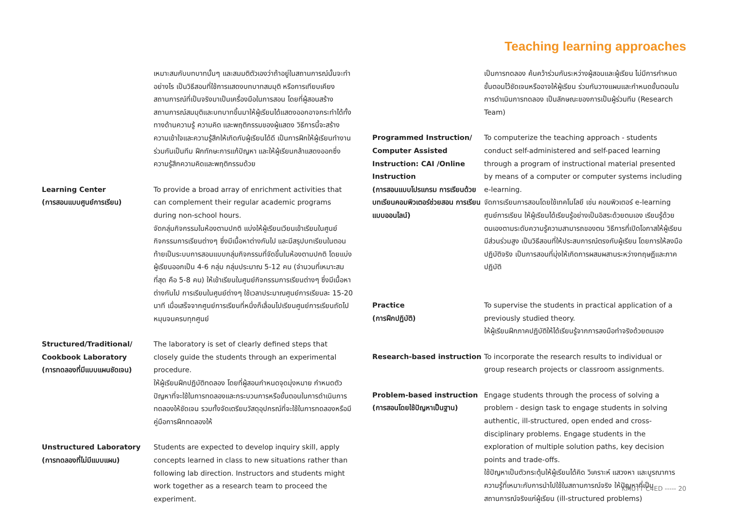Teaching learning approaches
เหมาะสมกับบทบาทนั้นๆ และสมมติตัวเองว่าถ้าอยู่ในสถานการณ์นั้นจะทำอย่างไร เป็นวิธีสอนที่ใช้การแสดงบทบาทสมมุติ หรือการเทียบเคียงสถานการณ์ที่เป็นจริงมาเป็นเครื่องมือในการสอน โดยที่ผู้สอนสร้างสถานการณ์สมมุติและบทบาทขึ้นมาให้ผู้เรียนได้แสดงออกอาจกระทำได้ทั้งทางด้านความรู้ ความคิด และพฤติกรรมของผู้แสดง วิธีการนี้จะสร้างความเข้าใจและความรู้สึกให้เกิดกับผู้เรียนได้ดี เป็นการฝึกให้ผู้เรียนทำงานร่วมกันเป็นทีม ฝึกทักษะการแก้ปัญหา และให้ผู้เรียนกล้าแสดงออกซึ่งความรู้สึกความคิดและพฤติกรรมด้วย
Learning Center
(การสอนแบบศูนย์การเรียน)
To provide a broad array of enrichment activities that can complement their regular academic programs during non-school hours.
จัดกลุ่มกิจกรรมในห้องตามปกติ แบ่งให้ผู้เรียนเวียนเข้าเรียนในศูนย์กิจกรรมการเรียนต่างๆ ซึ่งมีเนื้อหาต่างกันไป และมีสรุปบทเรียนในตอนท้ายเป็นระบบการสอนแบบกลุ่มกิจกรรมที่จัดขึ้นในห้องตามปกติ โดยแบ่งผู้เรียนออกเป็น 4-6 กลุ่ม กลุ่มประมาณ 5-12 คน (จำนวนที่เหมาะสมที่สุด คือ 5-8 คน) ให้เข้าเรียนในศูนย์กิจกรรมการเรียนต่างๆ ซึ่งมีเนื้อหาต่างกันไป การเรียนในศูนย์ต่างๆ ใช้เวลาประมาณศูนย์การเรียนละ 15-20 นาที เมื่อเสร็จจากศูนย์การเรียนที่หนึ่งก็เลื่อนไปเรียนศูนย์การเรียนถัดไป หมุนจนครบทุกศูนย์
Structured/Traditional/ Cookbook Laboratory
(การทดลองที่มีแบบแผนชัดเจน)
The laboratory is set of clearly defined steps that closely guide the students through an experimental procedure.
ให้ผู้เรียนฝึกปฏิบัติทดลอง โดยที่ผู้สอนกำหนดจุดมุ่งหมาย กำหนดตัวปัญหาที่จะใช้ในการทดลองและกระบวนการหรือขั้นตอนในการดำเนินการทดลองให้ชัดเจน รวมทั้งจัดเตรียมวัสดุอุปกรณ์ที่จะใช้ในการทดลองหรือมีคู่มือการฝึกทดลองให้
Unstructured Laboratory
(การทดลองที่ไม่มีแบบแผน)
Students are expected to develop inquiry skill, apply concepts learned in class to new situations rather than following lab direction. Instructors and students might work together as a research team to proceed the experiment.
เป็นการทดลอง ค้นคว้าร่วมกันระหว่างผู้สอนและผู้เรียน ไม่มีการกำหนดขั้นตอนไว้ชัดเจนหรืออาจให้ผู้เรียน ร่วมกันวางแผนและกำหนดขั้นตอนในการดำเนินการทดลอง เป็นลักษณะของการเป็นผู้ร่วมทีม (Research Team)
Programmed Instruction/ Computer Assisted Instruction: CAI /Online Instruction
(การสอนแบบโปรแกรม การเรียนด้วยบทเรียนคอมพิวเตอร์ช่วยสอน การเรียนแบบออนไลน์)
To computerize the teaching approach - students conduct self-administered and self-paced learning through a program of instructional material presented by means of a computer or computer systems including e-learning.
จัดการเรียนการสอนโดยใช้เทคโนโลยี เช่น คอมพิวเตอร์ e-learning ศูนย์การเรียน ให้ผู้เรียนได้เรียนรู้อย่างเป็นอิสระด้วยตนเอง เรียนรู้ด้วยตนเองตามระดับความรู้ความสามารถของตน วิธีการที่เปิดโอกาสให้ผู้เรียนมีส่วนร่วมสูง เป็นวิธีสอนที่ให้ประสบการณ์ตรงกับผู้เรียน โดยการให้ลงมือปฏิบัติจริง เป็นการสอนที่มุ่งให้เกิดการผสมผสานระหว่างทฤษฎีและภาคปฏิบัติ
Practice
(การฝึกปฏิบัติ)
To supervise the students in practical application of a previously studied theory.
ให้ผู้เรียนฝึกภาคปฏิบัติให้ได้เรียนรู้จากการลงมือทำจริงด้วยตนเอง
Research-based instruction To incorporate the research results to individual or group research projects or classroom assignments.
Problem-based instruction
(การสอนโดยใช้ปัญหาเป็นฐาน)
Engage students through the process of solving a problem - design task to engage students in solving authentic, ill-structured, open ended and cross-disciplinary problems. Engage students in the exploration of multiple solution paths, key decision points and trade-offs.
ใช้ปัญหาเป็นตัวกระตุ้นให้ผู้เรียนได้คิด วิเคราะห์ แสวงหา และบูรณาการความรู้ที่เหมาะกับการนำไปใช้ในสถานการณ์จริง ให้ปัญหาที่เป็นสถานการณ์จริงแก่ผู้เรียน (ill-structured problems)
KMUTT C4ED ----- 20